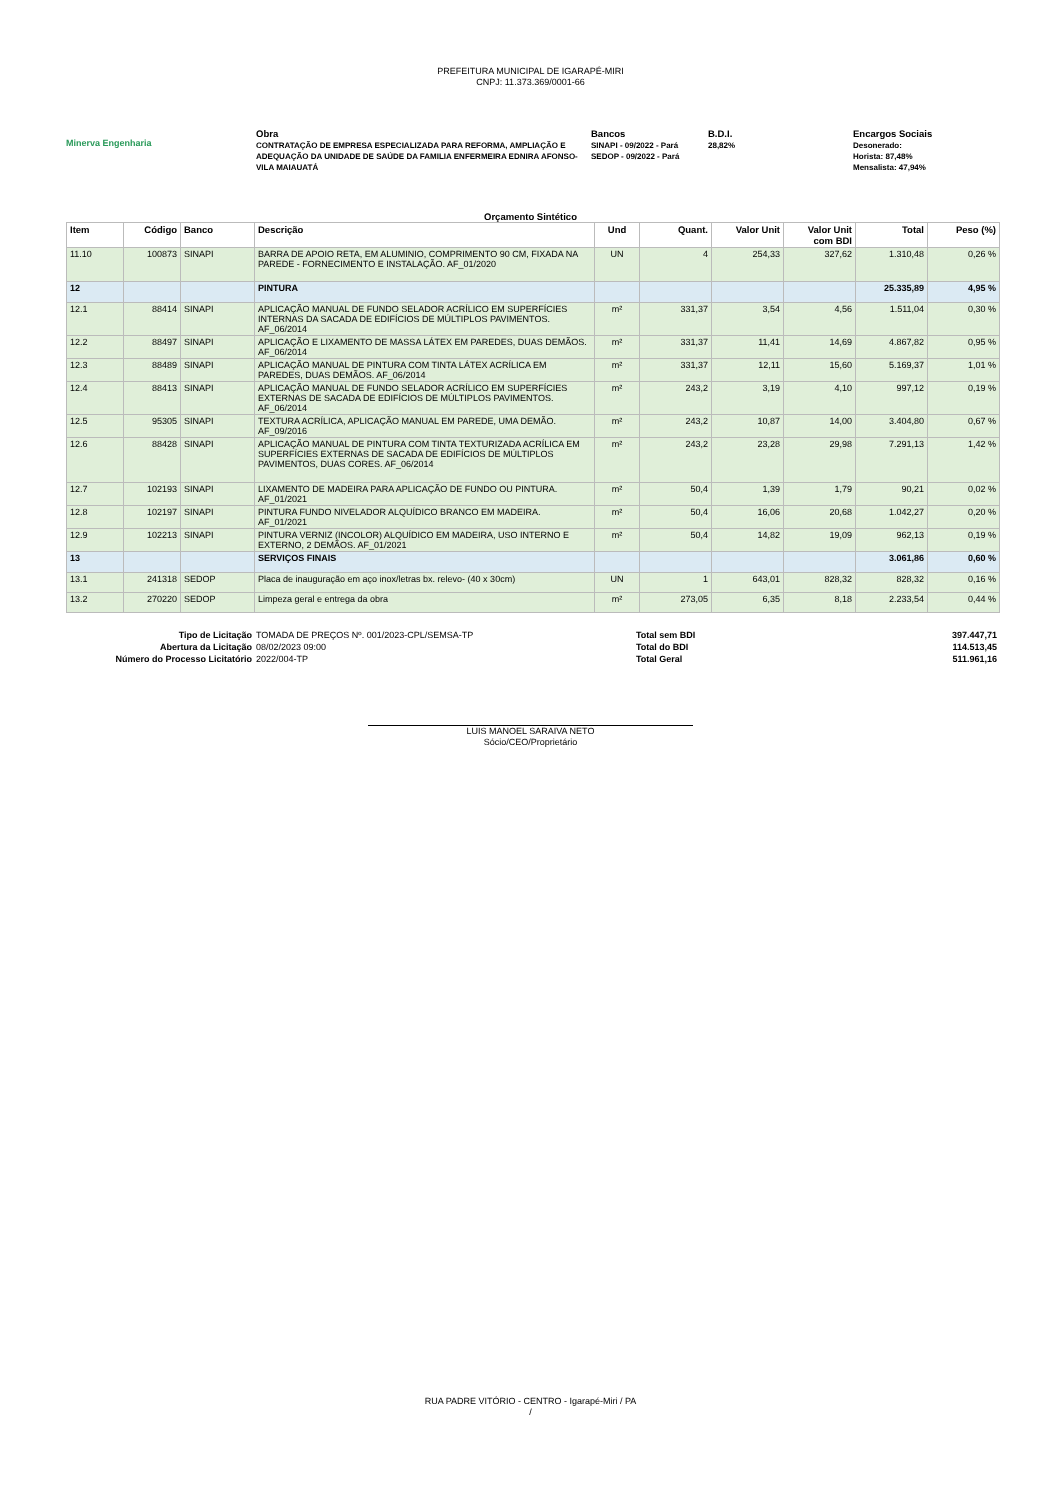PREFEITURA MUNICIPAL DE IGARAPÉ-MIRI
CNPJ: 11.373.369/0001-66
Minerva Engenharia
Obra
CONTRATAÇÃO DE EMPRESA ESPECIALIZADA PARA REFORMA, AMPLIAÇÃO E ADEQUAÇÃO DA UNIDADE DE SAÚDE DA FAMILIA ENFERMEIRA EDNIRA AFONSO-VILA MAIAUATÁ
Bancos
SINAPI - 09/2022 - Pará
SEDOP - 09/2022 - Pará
B.D.I.
28,82%
Encargos Sociais
Desonerado:
Horista: 87,48%
Mensalista: 47,94%
Orçamento Sintético
| Item | Código | Banco | Descrição | Und | Quant. | Valor Unit | Valor Unit com BDI | Total | Peso (%) |
| --- | --- | --- | --- | --- | --- | --- | --- | --- | --- |
| 11.10 | 100873 | SINAPI | BARRA DE APOIO RETA, EM ALUMINIO, COMPRIMENTO 90 CM, FIXADA NA PAREDE - FORNECIMENTO E INSTALAÇÃO. AF_01/2020 | UN | 4 | 254,33 | 327,62 | 1.310,48 | 0,26 % |
| 12 | | | PINTURA | | | | | 25.335,89 | 4,95 % |
| 12.1 | 88414 | SINAPI | APLICAÇÃO MANUAL DE FUNDO SELADOR ACRÍLICO EM SUPERFÍCIES INTERNAS DA SACADA DE EDIFÍCIOS DE MÚLTIPLOS PAVIMENTOS. AF_06/2014 | m² | 331,37 | 3,54 | 4,56 | 1.511,04 | 0,30 % |
| 12.2 | 88497 | SINAPI | APLICAÇÃO E LIXAMENTO DE MASSA LÁTEX EM PAREDES, DUAS DEMÃOS. AF_06/2014 | m² | 331,37 | 11,41 | 14,69 | 4.867,82 | 0,95 % |
| 12.3 | 88489 | SINAPI | APLICAÇÃO MANUAL DE PINTURA COM TINTA LÁTEX ACRÍLICA EM PAREDES, DUAS DEMÃOS. AF_06/2014 | m² | 331,37 | 12,11 | 15,60 | 5.169,37 | 1,01 % |
| 12.4 | 88413 | SINAPI | APLICAÇÃO MANUAL DE FUNDO SELADOR ACRÍLICO EM SUPERFÍCIES EXTERNAS DE SACADA DE EDIFÍCIOS DE MÚLTIPLOS PAVIMENTOS. AF_06/2014 | m² | 243,2 | 3,19 | 4,10 | 997,12 | 0,19 % |
| 12.5 | 95305 | SINAPI | TEXTURA ACRÍLICA, APLICAÇÃO MANUAL EM PAREDE, UMA DEMÃO. AF_09/2016 | m² | 243,2 | 10,87 | 14,00 | 3.404,80 | 0,67 % |
| 12.6 | 88428 | SINAPI | APLICAÇÃO MANUAL DE PINTURA COM TINTA TEXTURIZADA ACRÍLICA EM SUPERFÍCIES EXTERNAS DE SACADA DE EDIFÍCIOS DE MÚLTIPLOS PAVIMENTOS, DUAS CORES. AF_06/2014 | m² | 243,2 | 23,28 | 29,98 | 7.291,13 | 1,42 % |
| 12.7 | 102193 | SINAPI | LIXAMENTO DE MADEIRA PARA APLICAÇÃO DE FUNDO OU PINTURA. AF_01/2021 | m² | 50,4 | 1,39 | 1,79 | 90,21 | 0,02 % |
| 12.8 | 102197 | SINAPI | PINTURA FUNDO NIVELADOR ALQUÍDICO BRANCO EM MADEIRA. AF_01/2021 | m² | 50,4 | 16,06 | 20,68 | 1.042,27 | 0,20 % |
| 12.9 | 102213 | SINAPI | PINTURA VERNIZ (INCOLOR) ALQUÍDICO EM MADEIRA, USO INTERNO E EXTERNO, 2 DEMÃOS. AF_01/2021 | m² | 50,4 | 14,82 | 19,09 | 962,13 | 0,19 % |
| 13 | | | SERVIÇOS FINAIS | | | | | 3.061,86 | 0,60 % |
| 13.1 | 241318 | SEDOP | Placa de inauguração em aço inox/letras bx. relevo- (40 x 30cm) | UN | 1 | 643,01 | 828,32 | 828,32 | 0,16 % |
| 13.2 | 270220 | SEDOP | Limpeza geral e entrega da obra | m² | 273,05 | 6,35 | 8,18 | 2.233,54 | 0,44 % |
Tipo de Licitação
Abertura da Licitação
Número do Processo Licitatório
TOMADA DE PREÇOS Nº. 001/2023-CPL/SEMSA-TP
08/02/2023 09:00
2022/004-TP
Total sem BDI
Total do BDI
Total Geral
397.447,71
114.513,45
511.961,16
LUIS MANOEL SARAIVA NETO
Sócio/CEO/Proprietário
RUA PADRE VITÓRIO - CENTRO - Igarapé-Miri / PA
/